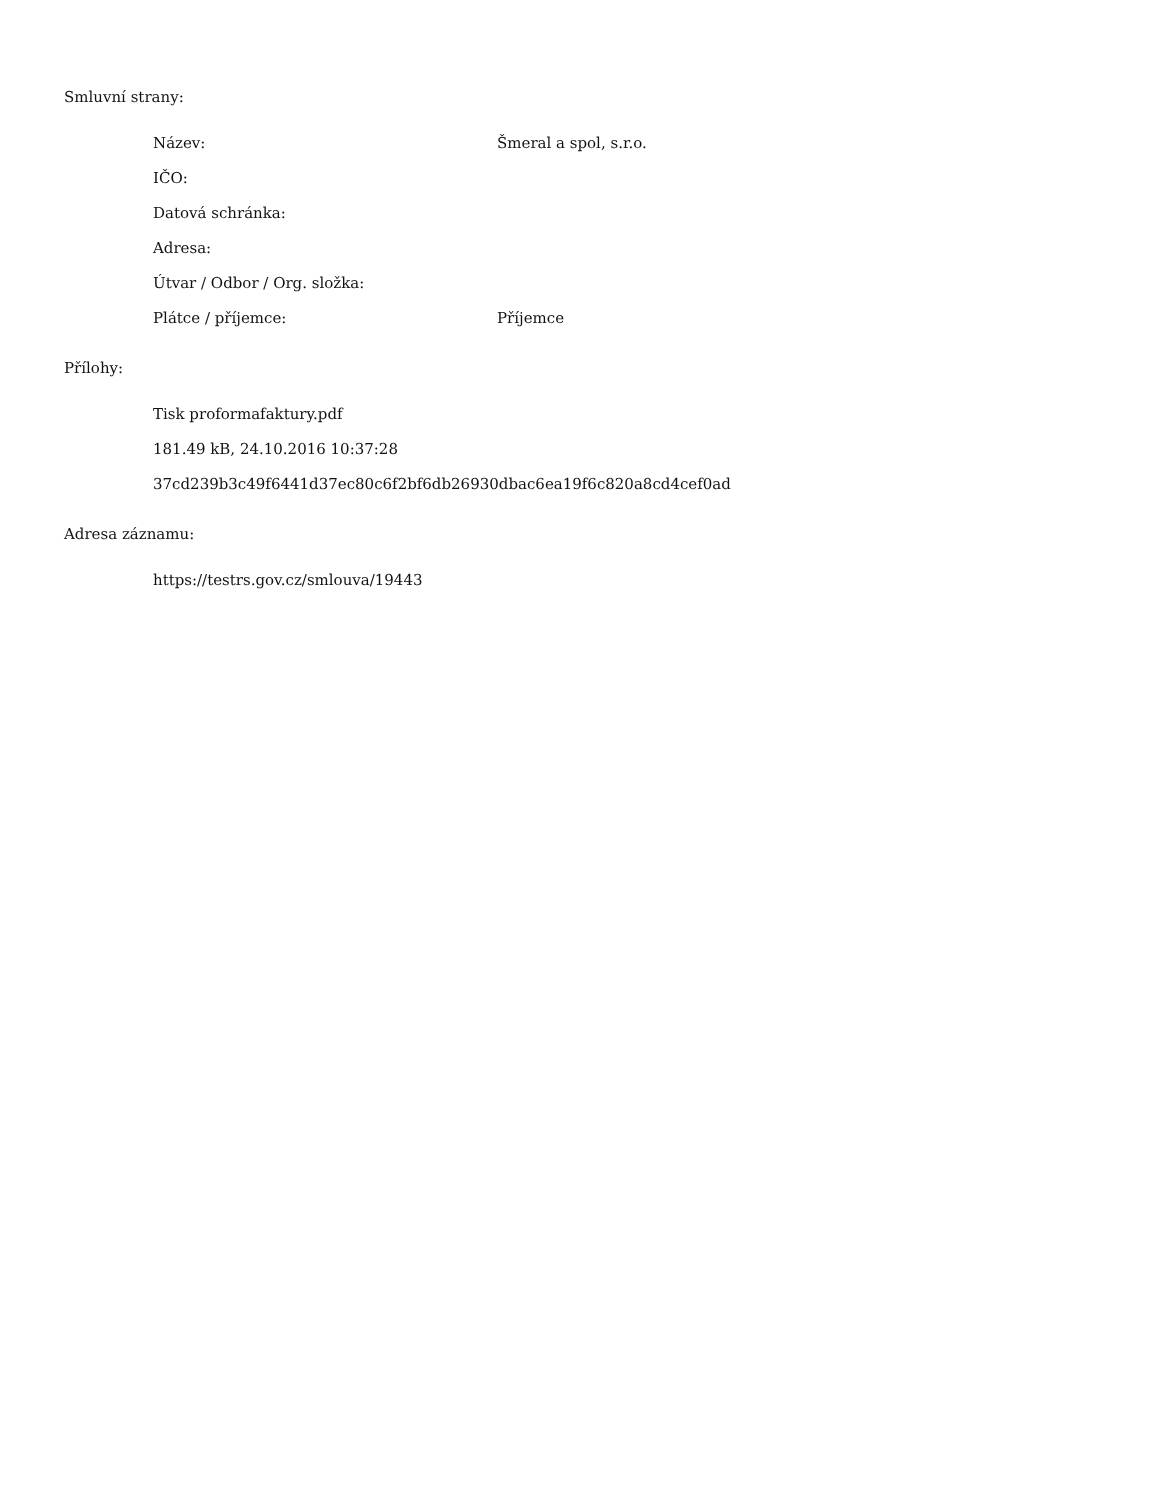Smluvní strany:
Název: Šmeral a spol, s.r.o.
IČO:
Datová schránka:
Adresa:
Útvar / Odbor / Org. složka:
Plátce / příjemce: Příjemce
Přílohy:
Tisk proformafaktury.pdf
181.49 kB, 24.10.2016 10:37:28
37cd239b3c49f6441d37ec80c6f2bf6db26930dbac6ea19f6c820a8cd4cef0ad
Adresa záznamu:
https://testrs.gov.cz/smlouva/19443